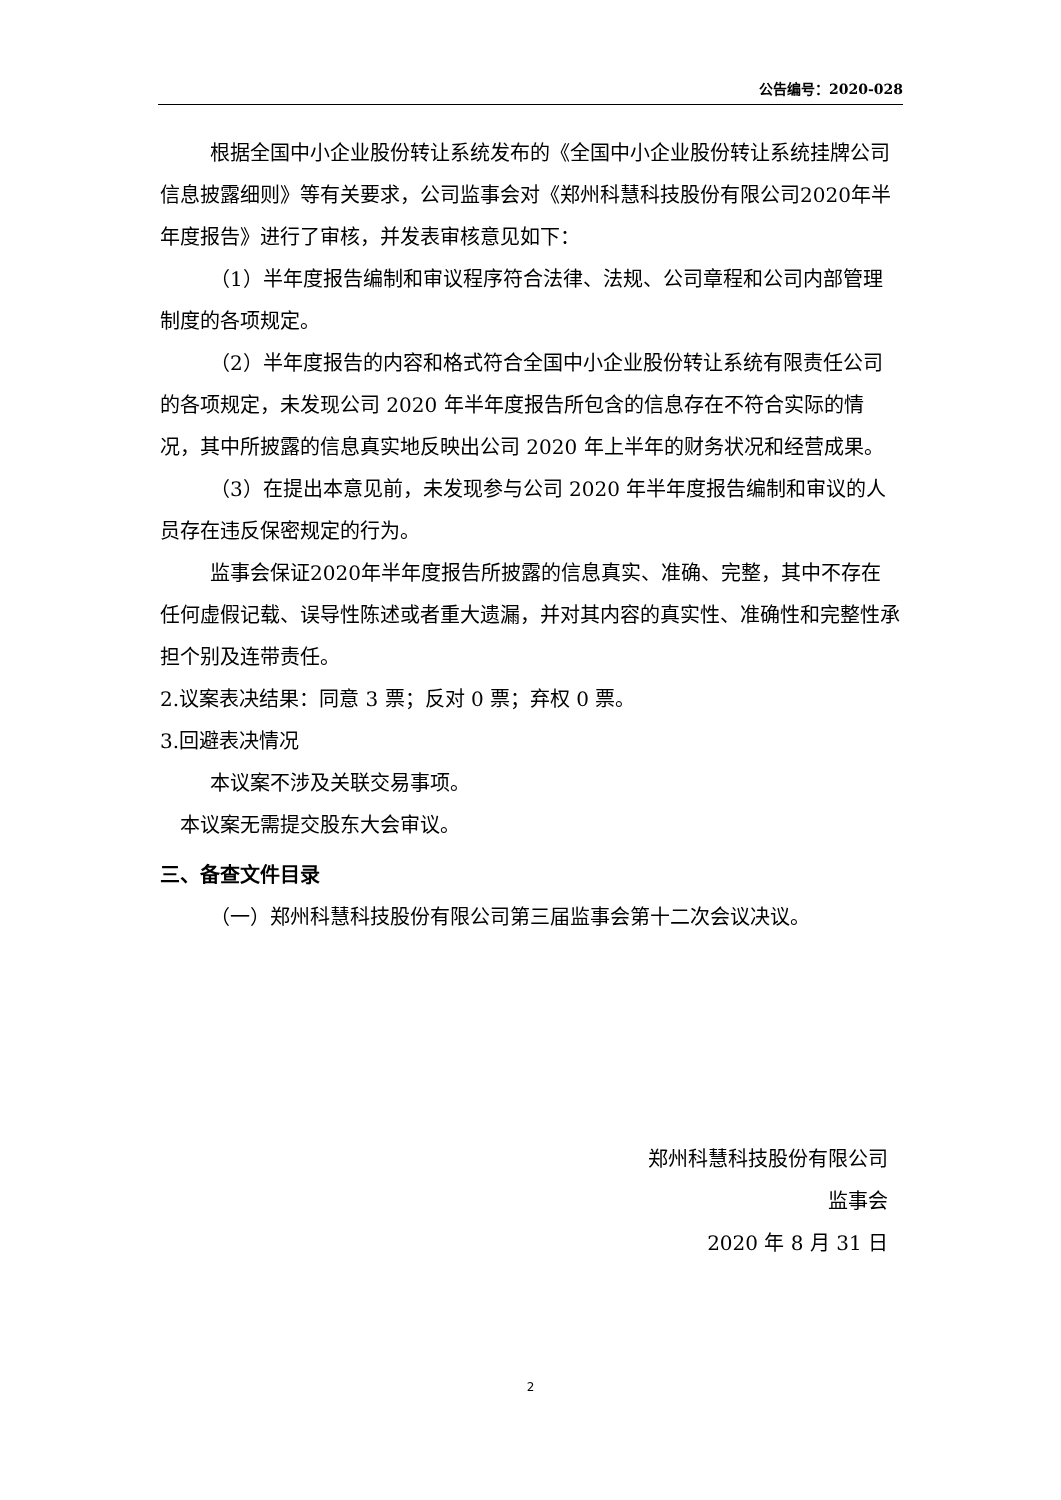公告编号：2020-028
根据全国中小企业股份转让系统发布的《全国中小企业股份转让系统挂牌公司信息披露细则》等有关要求，公司监事会对《郑州科慧科技股份有限公司2020年半年度报告》进行了审核，并发表审核意见如下：
（1）半年度报告编制和审议程序符合法律、法规、公司章程和公司内部管理制度的各项规定。
（2）半年度报告的内容和格式符合全国中小企业股份转让系统有限责任公司的各项规定，未发现公司 2020 年半年度报告所包含的信息存在不符合实际的情况，其中所披露的信息真实地反映出公司 2020 年上半年的财务状况和经营成果。
（3）在提出本意见前，未发现参与公司 2020 年半年度报告编制和审议的人员存在违反保密规定的行为。
监事会保证2020年半年度报告所披露的信息真实、准确、完整，其中不存在任何虚假记载、误导性陈述或者重大遗漏，并对其内容的真实性、准确性和完整性承担个别及连带责任。
2.议案表决结果：同意 3 票；反对 0 票；弃权 0 票。
3.回避表决情况
本议案不涉及关联交易事项。
本议案无需提交股东大会审议。
三、备查文件目录
（一）郑州科慧科技股份有限公司第三届监事会第十二次会议决议。
郑州科慧科技股份有限公司
监事会
2020 年 8 月 31 日
2